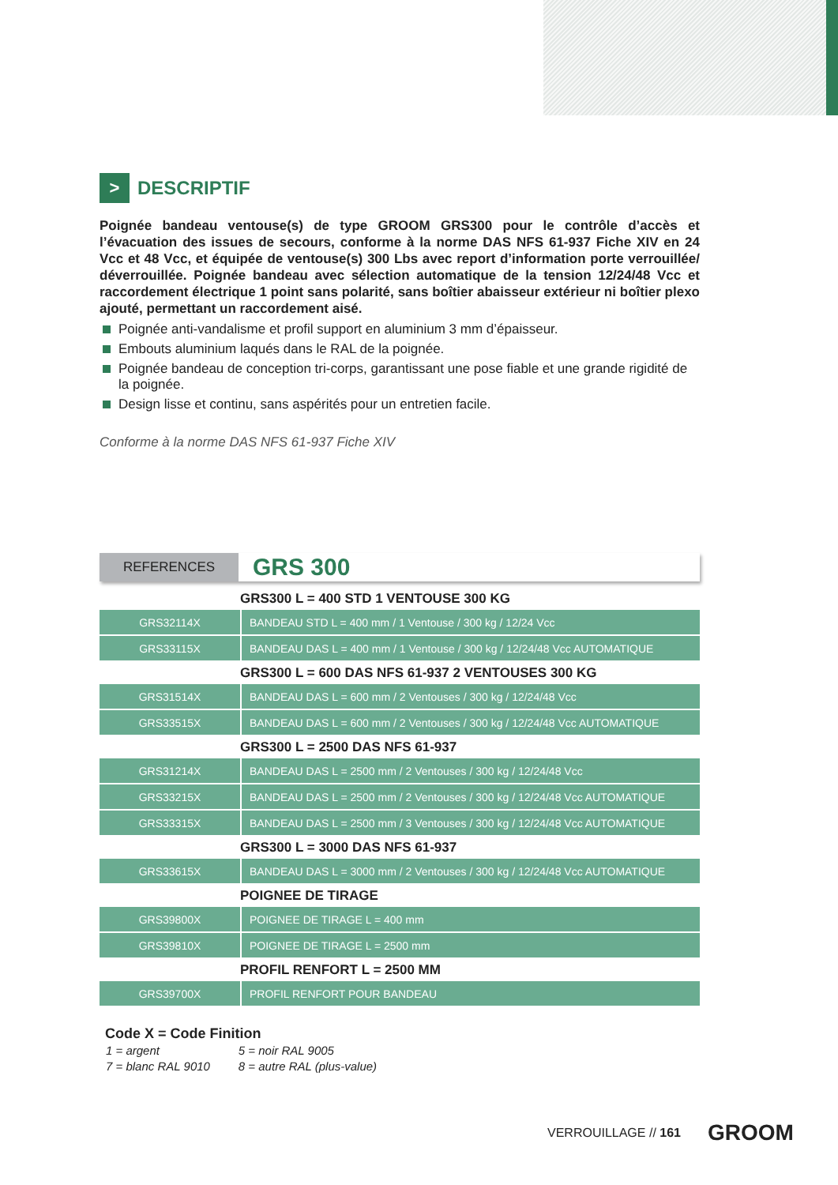> DESCRIPTIF
Poignée bandeau ventouse(s) de type GROOM GRS300 pour le contrôle d’accès et l’évacuation des issues de secours, conforme à la norme DAS NFS 61-937 Fiche XIV en 24 Vcc et 48 Vcc, et équipée de ventouse(s) 300 Lbs avec report d’information porte verrouillée/ déverrouillée. Poignée bandeau avec sélection automatique de la tension 12/24/48 Vcc et raccordement électrique 1 point sans polarité, sans boîtier abaisseur extérieur ni boîtier plexo ajouté, permettant un raccordement aisé.
Poignée anti-vandalisme et profil support en aluminium 3 mm d’épaisseur.
Embouts aluminium laqués dans le RAL de la poignée.
Poignée bandeau de conception tri-corps, garantissant une pose fiable et une grande rigidité de la poignée.
Design lisse et continu, sans aspérités pour un entretien facile.
Conforme à la norme DAS NFS 61-937 Fiche XIV
REFERENCES
GRS 300
| GRS300 L = 400 STD 1 VENTOUSE 300 KG | |
| --- | --- |
| GRS32114X | BANDEAU STD L = 400 mm / 1 Ventouse / 300 kg / 12/24 Vcc |
| GRS33115X | BANDEAU DAS L = 400 mm / 1 Ventouse / 300 kg / 12/24/48 Vcc AUTOMATIQUE |
| GRS300 L = 600 DAS NFS 61-937 2 VENTOUSES 300 KG | |
| GRS31514X | BANDEAU DAS L = 600 mm / 2 Ventouses / 300 kg / 12/24/48 Vcc |
| GRS33515X | BANDEAU DAS L = 600 mm / 2 Ventouses / 300 kg / 12/24/48 Vcc AUTOMATIQUE |
| GRS300 L = 2500 DAS NFS 61-937 | |
| GRS31214X | BANDEAU DAS L = 2500 mm / 2 Ventouses / 300 kg / 12/24/48 Vcc |
| GRS33215X | BANDEAU DAS L = 2500 mm / 2 Ventouses / 300 kg / 12/24/48 Vcc AUTOMATIQUE |
| GRS33315X | BANDEAU DAS L = 2500 mm / 3 Ventouses / 300 kg / 12/24/48 Vcc AUTOMATIQUE |
| GRS300 L = 3000 DAS NFS 61-937 | |
| GRS33615X | BANDEAU DAS L = 3000 mm / 2 Ventouses / 300 kg / 12/24/48 Vcc AUTOMATIQUE |
| POIGNEE DE TIRAGE | |
| GRS39800X | POIGNEE DE TIRAGE L = 400 mm |
| GRS39810X | POIGNEE DE TIRAGE L = 2500 mm |
| PROFIL RENFORT L = 2500 MM | |
| GRS39700X | PROFIL RENFORT POUR BANDEAU |
Code X = Code Finition
| 1 = argent | 5 = noir RAL 9005 |
| 7 = blanc RAL 9010 | 8 = autre RAL (plus-value) |
VERROUILLAGE // 161 GROOM